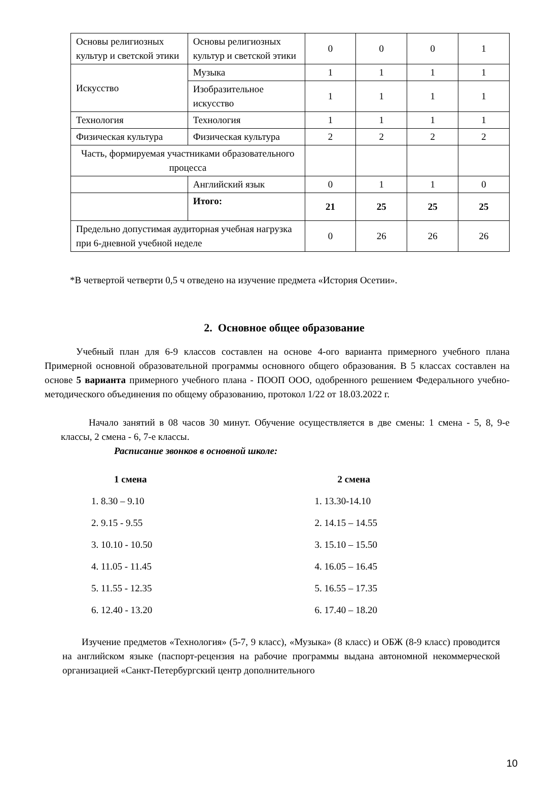| Основы религиозных культур и светской этики | Основы религиозных культур и светской этики | 0 | 0 | 0 | 1 |
| Искусство | Музыка | 1 | 1 | 1 | 1 |
| | Изобразительное искусство | 1 | 1 | 1 | 1 |
| Технология | Технология | 1 | 1 | 1 | 1 |
| Физическая культура | Физическая культура | 2 | 2 | 2 | 2 |
| Часть, формируемая участниками образовательного процесса | | | | | |
| | Английский язык | 0 | 1 | 1 | 0 |
| | Итого: | 21 | 25 | 25 | 25 |
| Предельно допустимая аудиторная учебная нагрузка при 6-дневной учебной неделе | | 0 | 26 | 26 | 26 |
*В четвертой четверти 0,5 ч отведено на изучение предмета «История Осетии».
2. Основное общее образование
Учебный план для 6-9 классов составлен на основе 4-ого варианта примерного учебного плана Примерной основной образовательной программы основного общего образования. В 5 классах составлен на основе 5 варианта примерного учебного плана - ПООП ООО, одобренного решением Федерального учебно-методического объединения по общему образованию, протокол 1/22 от 18.03.2022 г.
Начало занятий в 08 часов 30 минут. Обучение осуществляется в две смены: 1 смена - 5, 8, 9-е классы, 2 смена - 6, 7-е классы.
Расписание звонков в основной школе:
1 смена
1. 8.30 – 9.10
2. 9.15 - 9.55
3. 10.10 - 10.50
4. 11.05 - 11.45
5. 11.55 - 12.35
6. 12.40 - 13.20
2 смена
1. 13.30-14.10
2. 14.15 – 14.55
3. 15.10 – 15.50
4. 16.05 – 16.45
5. 16.55 – 17.35
6. 17.40 – 18.20
Изучение предметов «Технология» (5-7, 9 класс), «Музыка» (8 класс) и ОБЖ (8-9 класс) проводится на английском языке (паспорт-рецензия на рабочие программы выдана автономной некоммерческой организацией «Санкт-Петербургский центр дополнительного
10